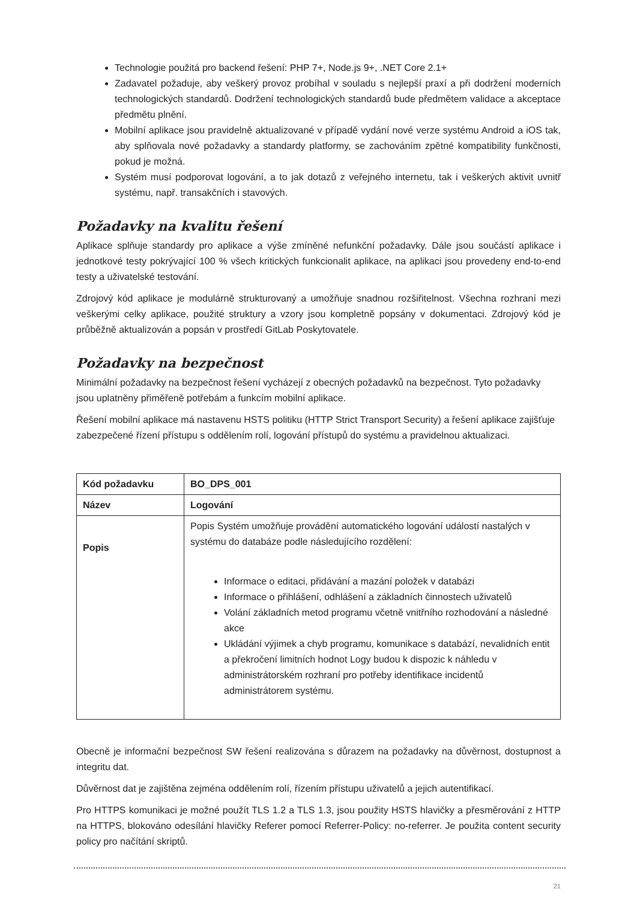Technologie použitá pro backend řešení: PHP 7+, Node.js 9+, .NET Core 2.1+
Zadavatel požaduje, aby veškerý provoz probíhal v souladu s nejlepší praxí a při dodržení moderních technologických standardů. Dodržení technologických standardů bude předmětem validace a akceptace předmětu plnění.
Mobilní aplikace jsou pravidelně aktualizované v případě vydání nové verze systému Android a iOS tak, aby splňovala nové požadavky a standardy platformy, se zachováním zpětné kompatibility funkčnosti, pokud je možná.
Systém musí podporovat logování, a to jak dotazů z veřejného internetu, tak i veškerých aktivit uvnitř systému, např. transakčních i stavových.
Požadavky na kvalitu řešení
Aplikace splňuje standardy pro aplikace a výše zmíněné nefunkční požadavky. Dále jsou součástí aplikace i jednotkové testy pokrývající 100 % všech kritických funkcionalit aplikace, na aplikaci jsou provedeny end-to-end testy a uživatelské testování.
Zdrojový kód aplikace je modulárně strukturovaný a umožňuje snadnou rozšiřitelnost. Všechna rozhraní mezi veškerými celky aplikace, použité struktury a vzory jsou kompletně popsány v dokumentaci. Zdrojový kód je průběžně aktualizován a popsán v prostředí GitLab Poskytovatele.
Požadavky na bezpečnost
Minimální požadavky na bezpečnost řešení vycházejí z obecných požadavků na bezpečnost. Tyto požadavky jsou uplatněny přiměřeně potřebám a funkcím mobilní aplikace.
Řešení mobilní aplikace má nastavenu HSTS politiku (HTTP Strict Transport Security) a řešení aplikace zajišťuje zabezpečené řízení přístupu s oddělením rolí, logování přístupů do systému a pravidelnou aktualizaci.
| Kód požadavku | BO_DPS_001 |
| Název | Logování |
| Popis | Popis Systém umožňuje provádění automatického logování událostí nastalých v systému do databáze podle následujícího rozdělení: Informace o editaci, přidávání a mazání položek v databázi Informace o přihlášení, odhlášení a základních činnostech uživatelů Volání základních metod programu včetně vnitřního rozhodování a následné akce Ukládání výjimek a chyb programu, komunikace s databází, nevalidních entit a překročení limitních hodnot Logy budou k dispozic k náhledu v administrátorském rozhraní pro potřeby identifikace incidentů administrátorem systému. |
Obecně je informační bezpečnost SW řešení realizována s důrazem na požadavky na důvěrnost, dostupnost a integritu dat.
Důvěrnost dat je zajištěna zejména oddělením rolí, řízením přístupu uživatelů a jejich autentifikací.
Pro HTTPS komunikaci je možné použít TLS 1.2 a TLS 1.3, jsou použity HSTS hlavičky a přesměrování z HTTP na HTTPS, blokováno odesílání hlavičky Referer pomocí Referrer-Policy: no-referrer. Je použita content security policy pro načítání skriptů.
21